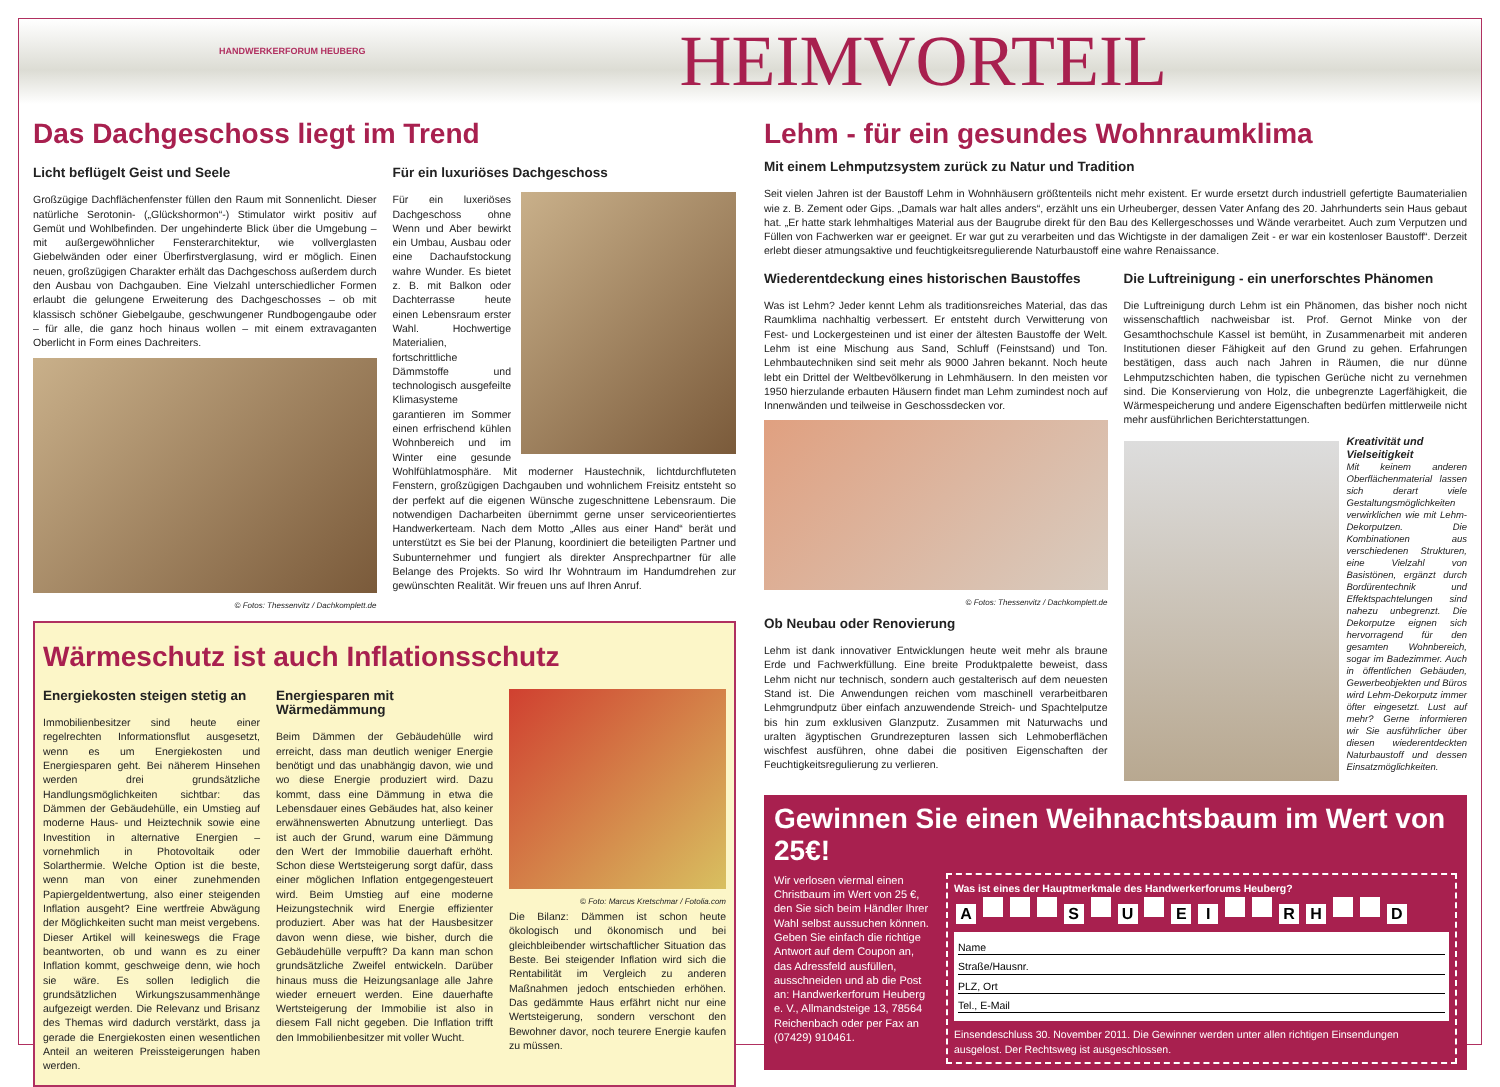HANDWERKERFORUM HEUBERG
HEIMVORTEIL
Das Dachgeschoss liegt im Trend
Licht beflügelt Geist und Seele
Großzügige Dachflächenfenster füllen den Raum mit Sonnenlicht. Dieser natürliche Serotonin- („Glückshormon“-) Stimulator wirkt positiv auf Gemüt und Wohlbefinden. Der ungehinderte Blick über die Umgebung – mit außergewöhnlicher Fensterarchitektur, wie vollverglasten Giebelwänden oder einer Überfirstverglasung, wird er möglich. Einen neuen, großzügigen Charakter erhält das Dachgeschoss außerdem durch den Ausbau von Dachgauben. Eine Vielzahl unterschiedlicher Formen erlaubt die gelungene Erweiterung des Dachgeschosses – ob mit klassisch schöner Giebelgaube, geschwungener Rundbogengaube oder – für alle, die ganz hoch hinaus wollen – mit einem extravaganten Oberlicht in Form eines Dachreiters.
© Fotos: Thessenvitz / Dachkomplett.de
Für ein luxuriöses Dachgeschoss
Für ein luxeriöses Dachgeschoss ohne Wenn und Aber bewirkt ein Umbau, Ausbau oder eine Dachaufstockung wahre Wunder. Es bietet z. B. mit Balkon oder Dachterrasse heute einen Lebensraum erster Wahl. Hochwertige Materialien, fortschrittliche Dämmstoffe und technologisch ausgefeilte Klimasysteme garantieren im Sommer einen erfrischend kühlen Wohnbereich und im Winter eine gesunde Wohlfühlatmosphäre. Mit moderner Haustechnik, lichtdurchfluteten Fenstern, großzügigen Dachgauben und wohnlichem Freisitz entsteht so der perfekt auf die eigenen Wünsche zugeschnittene Lebensraum. Die notwendigen Dacharbeiten übernimmt gerne unser serviceorientiertes Handwerkerteam. Nach dem Motto „Alles aus einer Hand“ berät und unterstützt es Sie bei der Planung, koordiniert die beteiligten Partner und Subunternehmer und fungiert als direkter Ansprechpartner für alle Belange des Projekts. So wird Ihr Wohntraum im Handumdrehen zur gewünschten Realität. Wir freuen uns auf Ihren Anruf.
Wärmeschutz ist auch Inflationsschutz
Energiekosten steigen stetig an
Immobilienbesitzer sind heute einer regelrechten Informationsflut ausgesetzt, wenn es um Energiekosten und Energiesparen geht. Bei näherem Hinsehen werden drei grundsätzliche Handlungsmöglichkeiten sichtbar: das Dämmen der Gebäudehülle, ein Umstieg auf moderne Haus- und Heiztechnik sowie eine Investition in alternative Energien – vornehmlich in Photovoltaik oder Solarthermie. Welche Option ist die beste, wenn man von einer zunehmenden Papiergeldentwertung, also einer steigenden Inflation ausgeht? Eine wertfreie Abwägung der Möglichkeiten sucht man meist vergebens. Dieser Artikel will keineswegs die Frage beantworten, ob und wann es zu einer Inflation kommt, geschweige denn, wie hoch sie wäre. Es sollen lediglich die grundsätzlichen Wirkungszusammenhänge aufgezeigt werden. Die Relevanz und Brisanz des Themas wird dadurch verstärkt, dass ja gerade die Energiekosten einen wesentlichen Anteil an weiteren Preissteigerungen haben werden.
Energiesparen mit Wärmedämmung
Beim Dämmen der Gebäudehülle wird erreicht, dass man deutlich weniger Energie benötigt und das unabhängig davon, wie und wo diese Energie produziert wird. Dazu kommt, dass eine Dämmung in etwa die Lebensdauer eines Gebäudes hat, also keiner erwähnenswerten Abnutzung unterliegt. Das ist auch der Grund, warum eine Dämmung den Wert der Immobilie dauerhaft erhöht. Schon diese Wertsteigerung sorgt dafür, dass einer möglichen Inflation entgegengesteuert wird. Beim Umstieg auf eine moderne Heizungstechnik wird Energie effizienter produziert. Aber was hat der Hausbesitzer davon wenn diese, wie bisher, durch die Gebäudehülle verpufft? Da kann man schon grundsätzliche Zweifel entwickeln. Darüber hinaus muss die Heizungsanlage alle Jahre wieder erneuert werden. Eine dauerhafte Wertsteigerung der Immobilie ist also in diesem Fall nicht gegeben. Die Inflation trifft den Immobilienbesitzer mit voller Wucht.
© Foto: Marcus Kretschmar / Fotolia.com
Die Bilanz: Dämmen ist schon heute ökologisch und ökonomisch und bei gleichbleibender wirtschaftlicher Situation das Beste. Bei steigender Inflation wird sich die Rentabilität im Vergleich zu anderen Maßnahmen jedoch entschieden erhöhen. Das gedämmte Haus erfährt nicht nur eine Wertsteigerung, sondern verschont den Bewohner davor, noch teurere Energie kaufen zu müssen.
Lehm - für ein gesundes Wohnraumklima
Mit einem Lehmputzsystem zurück zu Natur und Tradition
Seit vielen Jahren ist der Baustoff Lehm in Wohnhäusern größtenteils nicht mehr existent. Er wurde ersetzt durch industriell gefertigte Baumaterialien wie z. B. Zement oder Gips. „Damals war halt alles anders“, erzählt uns ein Urheuberger, dessen Vater Anfang des 20. Jahrhunderts sein Haus gebaut hat. „Er hatte stark lehmhaltiges Material aus der Baugrube direkt für den Bau des Kellergeschosses und Wände verarbeitet. Auch zum Verputzen und Füllen von Fachwerken war er geeignet. Er war gut zu verarbeiten und das Wichtigste in der damaligen Zeit - er war ein kostenloser Baustoff“. Derzeit erlebt dieser atmungsaktive und feuchtigkeitsregulierende Naturbaustoff eine wahre Renaissance.
Wiederentdeckung eines historischen Baustoffes
Was ist Lehm? Jeder kennt Lehm als traditionsreiches Material, das das Raumklima nachhaltig verbessert. Er entsteht durch Verwitterung von Fest- und Lockergesteinen und ist einer der ältesten Baustoffe der Welt. Lehm ist eine Mischung aus Sand, Schluff (Feinstsand) und Ton. Lehmbautechniken sind seit mehr als 9000 Jahren bekannt. Noch heute lebt ein Drittel der Weltbevölkerung in Lehmhäusern. In den meisten vor 1950 hierzulande erbauten Häusern findet man Lehm zumindest noch auf Innenwänden und teilweise in Geschossdecken vor.
© Fotos: Thessenvitz / Dachkomplett.de
Ob Neubau oder Renovierung
Lehm ist dank innovativer Entwicklungen heute weit mehr als braune Erde und Fachwerkfüllung. Eine breite Produktpalette beweist, dass Lehm nicht nur technisch, sondern auch gestalterisch auf dem neuesten Stand ist. Die Anwendungen reichen vom maschinell verarbeitbaren Lehmgrundputz über einfach anzuwendende Streich- und Spachtelputze bis hin zum exklusiven Glanzputz. Zusammen mit Naturwachs und uralten ägyptischen Grundrezepturen lassen sich Lehmoberflächen wischfest ausführen, ohne dabei die positiven Eigenschaften der Feuchtigkeitsregulierung zu verlieren.
Die Luftreinigung - ein unerforschtes Phänomen
Die Luftreinigung durch Lehm ist ein Phänomen, das bisher noch nicht wissenschaftlich nachweisbar ist. Prof. Gernot Minke von der Gesamthochschule Kassel ist bemüht, in Zusammenarbeit mit anderen Institutionen dieser Fähigkeit auf den Grund zu gehen. Erfahrungen bestätigen, dass auch nach Jahren in Räumen, die nur dünne Lehmputzschichten haben, die typischen Gerüche nicht zu vernehmen sind. Die Konservierung von Holz, die unbegrenzte Lagerfähigkeit, die Wärmespeicherung und andere Eigenschaften bedürfen mittlerweile nicht mehr ausführlichen Berichterstattungen.
Kreativität und Vielseitigkeit
Mit keinem anderen Oberflächenmaterial lassen sich derart viele Gestaltungsmöglichkeiten verwirklichen wie mit Lehm-Dekorputzen. Die Kombinationen aus verschiedenen Strukturen, eine Vielzahl von Basistönen, ergänzt durch Bordürentechnik und Effektspachtelungen sind nahezu unbegrenzt. Die Dekorputze eignen sich hervorragend für den gesamten Wohnbereich, sogar im Badezimmer. Auch in öffentlichen Gebäuden, Gewerbeobjekten und Büros wird Lehm-Dekorputz immer öfter eingesetzt. Lust auf mehr? Gerne informieren wir Sie ausführlicher über diesen wiederentdeckten Naturbaustoff und dessen Einsatzmöglichkeiten.
Gewinnen Sie einen Weihnachtsbaum im Wert von 25€!
Wir verlosen viermal einen Christbaum im Wert von 25 €, den Sie sich beim Händler Ihrer Wahl selbst aussuchen können. Geben Sie einfach die richtige Antwort auf dem Coupon an, das Adressfeld ausfüllen, ausschneiden und ab die Post an: Handwerkerforum Heuberg e. V., Allmandsteige 13, 78564 Reichenbach oder per Fax an (07429) 910461.
Was ist eines der Hauptmerkmale des Handwerkerforums Heuberg?
A S U E I R H D
Name
Straße/Hausnr.
PLZ, Ort
Tel., E-Mail
Einsendeschluss 30. November 2011. Die Gewinner werden unter allen richtigen Einsendungen ausgelost. Der Rechtsweg ist ausgeschlossen.